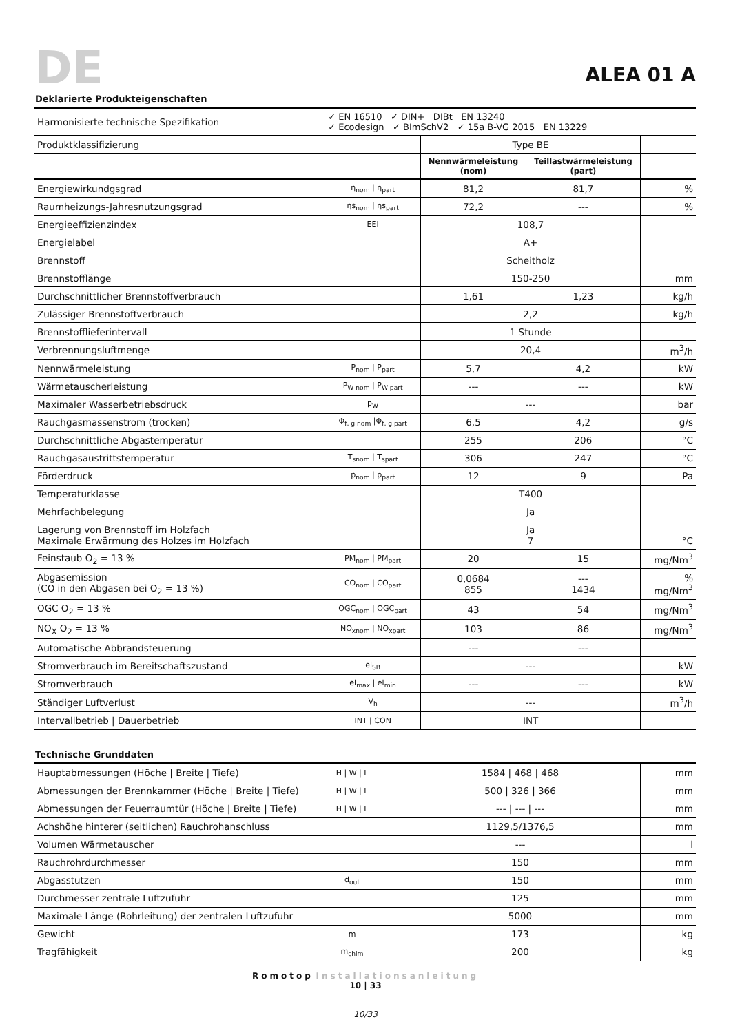DE ALEA 01 A
Deklarierte Produkteigenschaften
| Harmonisierte technische Spezifikation | ✓ EN 16510 ✓ DIN+ DIBt EN 13240 ✓ Ecodesign ✓ BImSchV2 ✓ 15a B-VG 2015 EN 13229 | | | |
| Produktklassifizierung | | Type BE | | |
| | | Nennwärmeleistung (nom) | Teillastwärmeleistung (part) | |
| Energiewirkundgsgrad | η<sub>nom</sub> / η<sub>part</sub> | 81,2 | 81,7 | % |
| Raumheizungs-Jahresnutzungsgrad | ηs<sub>nom</sub> / ηs<sub>part</sub> | 72,2 | --- | % |
| Energieeffizienzindex | EEI | 108,7 | | |
| Energielabel | | A+ | | |
| Brennstoff | | Scheitholz | | |
| Brennstofflänge | | 150-250 | | mm |
| Durchschnittlicher Brennstoffverbrauch | | 1,61 | 1,23 | kg/h |
| Zulässiger Brennstoffverbrauch | | 2,2 | | kg/h |
| Brennstofflieferintervall | | 1 Stunde | | |
| Verbrennungsluftmenge | | 20,4 | | m<sup>3</sup>/h |
| Nennwärmeleistung | P<sub>nom</sub> / P<sub>part</sub> | 5,7 | 4,2 | kW |
| Wärmetauscherleistung | P<sub>W nom</sub> / P<sub>W part</sub> | --- | --- | kW |
| Maximaler Wasserbetriebsdruck | p<sub>W</sub> | --- | | bar |
| Rauchgasmassenstrom (trocken) | Φ<sub>f, g nom</sub> /Φ<sub>f, g part</sub> | 6,5 | 4,2 | g/s |
| Durchschnittliche Abgastemperatur | | 255 | 206 | °C |
| Rauchgasaustrittstemperatur | T<sub>snom</sub> / T<sub>spart</sub> | 306 | 247 | °C |
| Förderdruck | p<sub>nom</sub> / p<sub>part</sub> | 12 | 9 | Pa |
| Temperaturklasse | | T400 | | |
| Mehrfachbelegung | | Ja | | |
| Lagerung von Brennstoff im Holzfach Maximale Erwärmung des Holzes im Holzfach | | Ja 7 | | °C |
| Feinstaub O<sub>2</sub> = 13 % | PM<sub>nom</sub> / PM<sub>part</sub> | 20 | 15 | mg/Nm<sup>3</sup> |
| Abgasemission (CO in den Abgasen bei O<sub>2</sub> = 13 %) | CO<sub>nom</sub> / CO<sub>part</sub> | 0,0684 855 | --- 1434 | % mg/Nm<sup>3</sup> |
| OGC O<sub>2</sub> = 13 % | OGC<sub>nom</sub> / OGC<sub>part</sub> | 43 | 54 | mg/Nm<sup>3</sup> |
| NO<sub>X</sub> O<sub>2</sub> = 13 % | NO<sub>xnom</sub> / NO<sub>xpart</sub> | 103 | 86 | mg/Nm<sup>3</sup> |
| Automatische Abbrandsteuerung | | --- | --- | |
| Stromverbrauch im Bereitschaftszustand | el<sub>SB</sub> | --- | | kW |
| Stromverbrauch | el<sub>max</sub> / el<sub>min</sub> | --- | --- | kW |
| Ständiger Luftverlust | V<sub>h</sub> | --- | | m<sup>3</sup>/h |
| Intervallbetrieb / Dauerbetrieb | INT / CON | INT | | |
Technische Grunddaten
| Hauptabmessungen (Höche / Breite / Tiefe) | H / W / L | 1584 / 468 / 468 | mm |
| Abmessungen der Brennkammer (Höche / Breite / Tiefe) | H / W / L | 500 / 326 / 366 | mm |
| Abmessungen der Feuerraumtür (Höche / Breite / Tiefe) | H / W / L | --- / --- / --- | mm |
| Achshöhe hinterer (seitlichen) Rauchrohanschluss | | 1129,5/1376,5 | mm |
| Volumen Wärmetauscher | | --- | l |
| Rauchrohrdurchmesser | | 150 | mm |
| Abgasstutzen | d<sub>out</sub> | 150 | mm |
| Durchmesser zentrale Luftzufuhr | | 125 | mm |
| Maximale Länge (Rohrleitung) der zentralen Luftzufuhr | | 5000 | mm |
| Gewicht | m | 173 | kg |
| Tragfähigkeit | m<sub>chim</sub> | 200 | kg |
Romotop Installationsanleitung
10 | 33
10/33